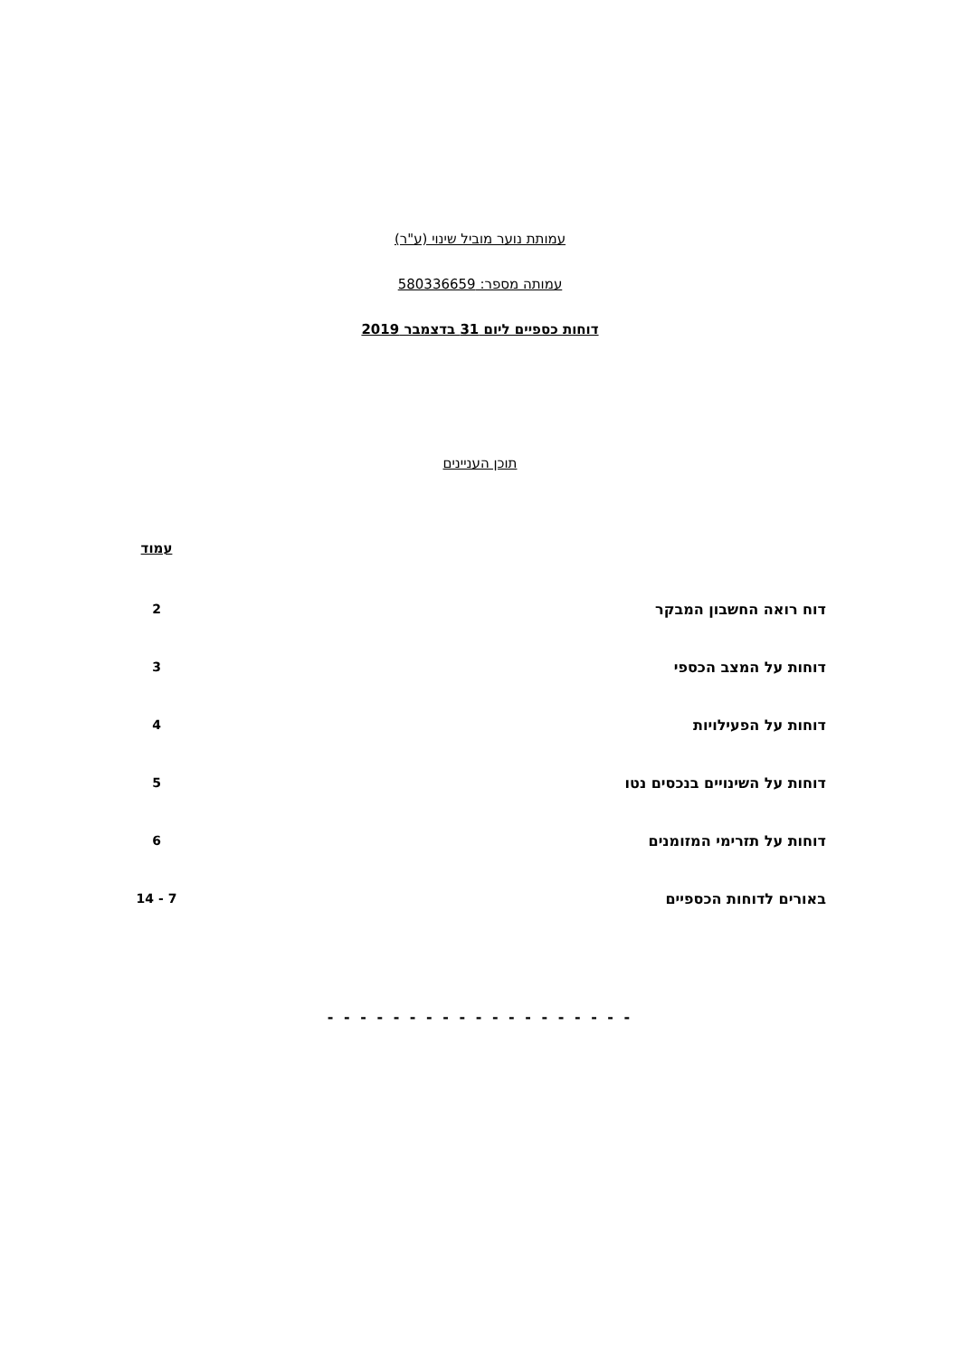עמותת נוער מוביל שינוי (ע"ר)
עמותה מספר: 580336659
דוחות כספיים ליום 31 בדצמבר 2019
תוכן העניינים
| | עמוד |
| דוח רואה החשבון המבקר | 2 |
| דוחות על המצב הכספי | 3 |
| דוחות על הפעילויות | 4 |
| דוחות על השינויים בנכסים נטו | 5 |
| דוחות על תזרימי המזומנים | 6 |
| באורים לדוחות הכספיים | 7 - 14 |
- - - - - - - - - - - - - - - - - - -